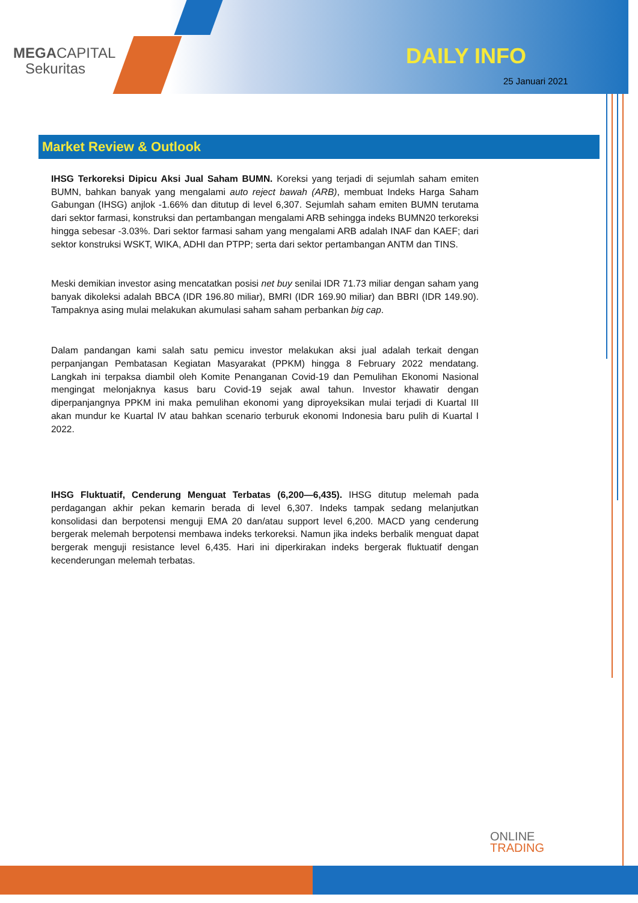MEGACAPITAL
Sekuritas
DAILY INFO
25 Januari 2021
Market Review & Outlook
IHSG Terkoreksi Dipicu Aksi Jual Saham BUMN. Koreksi yang terjadi di sejumlah saham emiten BUMN, bahkan banyak yang mengalami auto reject bawah (ARB), membuat Indeks Harga Saham Gabungan (IHSG) anjlok -1.66% dan ditutup di level 6,307. Sejumlah saham emiten BUMN terutama dari sektor farmasi, konstruksi dan pertambangan mengalami ARB sehingga indeks BUMN20 terkoreksi hingga sebesar -3.03%. Dari sektor farmasi saham yang mengalami ARB adalah INAF dan KAEF; dari sektor konstruksi WSKT, WIKA, ADHI dan PTPP; serta dari sektor pertambangan ANTM dan TINS.
Meski demikian investor asing mencatatkan posisi net buy senilai IDR 71.73 miliar dengan saham yang banyak dikoleksi adalah BBCA (IDR 196.80 miliar), BMRI (IDR 169.90 miliar) dan BBRI (IDR 149.90). Tampaknya asing mulai melakukan akumulasi saham saham perbankan big cap.
Dalam pandangan kami salah satu pemicu investor melakukan aksi jual adalah terkait dengan perpanjangan Pembatasan Kegiatan Masyarakat (PPKM) hingga 8 February 2022 mendatang. Langkah ini terpaksa diambil oleh Komite Penanganan Covid-19 dan Pemulihan Ekonomi Nasional mengingat melonjaknya kasus baru Covid-19 sejak awal tahun. Investor khawatir dengan diperpanjangnya PPKM ini maka pemulihan ekonomi yang diproyeksikan mulai terjadi di Kuartal III akan mundur ke Kuartal IV atau bahkan scenario terburuk ekonomi Indonesia baru pulih di Kuartal I 2022.
IHSG Fluktuatif, Cenderung Menguat Terbatas (6,200—6,435). IHSG ditutup melemah pada perdagangan akhir pekan kemarin berada di level 6,307. Indeks tampak sedang melanjutkan konsolidasi dan berpotensi menguji EMA 20 dan/atau support level 6,200. MACD yang cenderung bergerak melemah berpotensi membawa indeks terkoreksi. Namun jika indeks berbalik menguat dapat bergerak menguji resistance level 6,435. Hari ini diperkirakan indeks bergerak fluktuatif dengan kecenderungan melemah terbatas.
ONLINE
TRADING